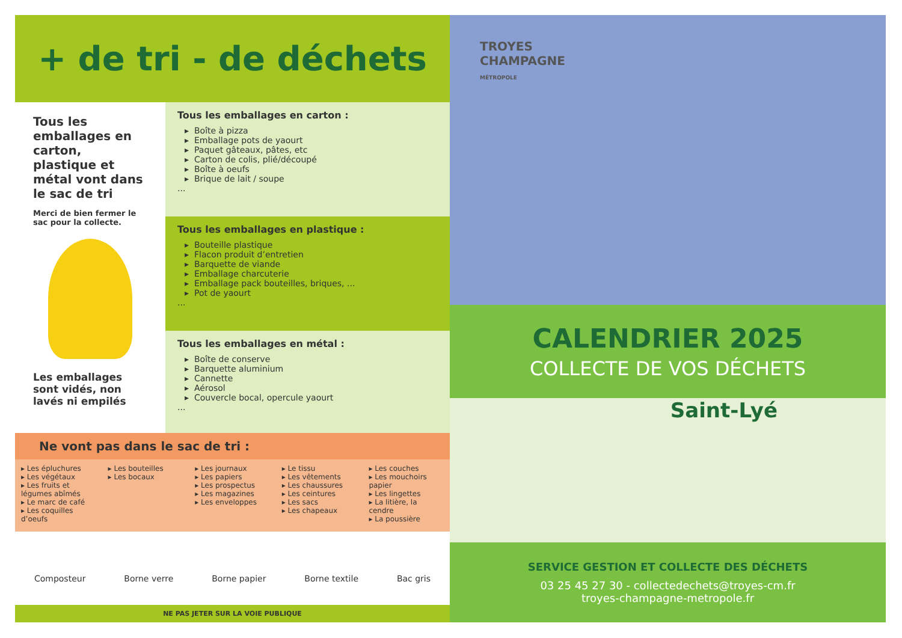+ de tri - de déchets
Tous les emballages en carton, plastique et métal vont dans le sac de tri
Merci de bien fermer le sac pour la collecte.
Les emballages sont vidés, non lavés ni empilés
Tous les emballages en carton :
Boîte à pizza
Emballage pots de yaourt
Paquet gâteaux, pâtes, etc
Carton de colis, plié/découpé
Boîte à oeufs
Brique de lait / soupe
...
Tous les emballages en plastique :
Bouteille plastique
Flacon produit d’entretien
Barquette de viande
Emballage charcuterie
Emballage pack bouteilles, briques, ...
Pot de yaourt
...
Tous les emballages en métal :
Boîte de conserve
Barquette aluminium
Cannette
Aérosol
Couvercle bocal, opercule yaourt
...
Ne vont pas dans le sac de tri :
▸ Les épluchures
▸ Les végétaux
▸ Les fruits et légumes abîmés
▸ Le marc de café
▸ Les coquilles d’oeufs
▸ Les bouteilles
▸ Les bocaux
▸ Les journaux
▸ Les papiers
▸ Les prospectus
▸ Les magazines
▸ Les enveloppes
▸ Le tissu
▸ Les vêtements
▸ Les chaussures
▸ Les ceintures
▸ Les sacs
▸ Les chapeaux
▸ Les couches
▸ Les mouchoirs papier
▸ Les lingettes
▸ La litière, la cendre
▸ La poussière
Composteur Borne verre Borne papier Borne textile Bac gris
NE PAS JETER SUR LA VOIE PUBLIQUE
TROYES
CHAMPAGNE
MÉTROPOLE
CALENDRIER 2025
COLLECTE DE VOS DÉCHETS
Saint-Lyé
SERVICE GESTION ET COLLECTE DES DÉCHETS
03 25 45 27 30 - collectedechets@troyes-cm.fr
troyes-champagne-metropole.fr